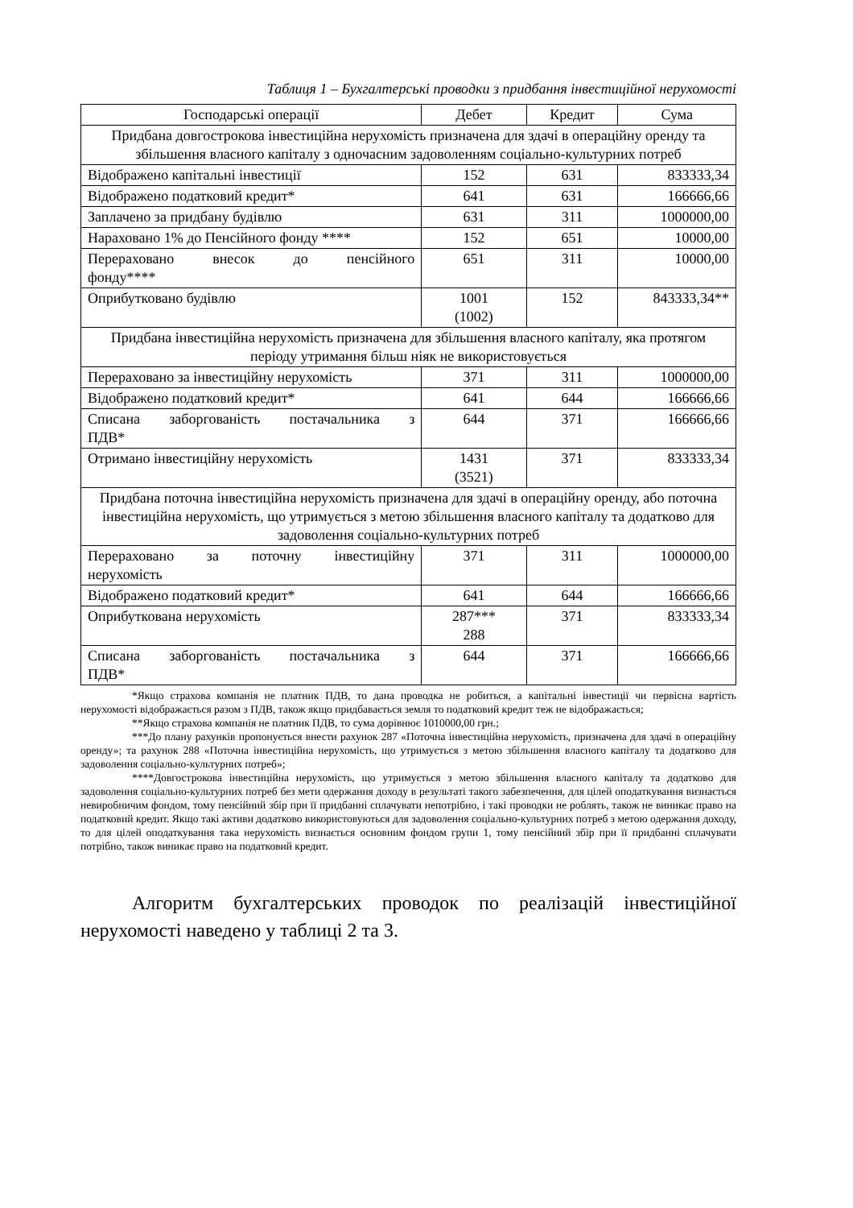Таблиця 1 – Бухгалтерські проводки з придбання інвестиційної нерухомості
| Господарські операції | Дебет | Кредит | Сума |
| --- | --- | --- | --- |
| Придбана довгострокова інвестиційна нерухомість призначена для здачі в операційну оренду та збільшення власного капіталу з одночасним задоволенням соціально-культурних потреб | | | |
| Відображено капітальні інвестиції | 152 | 631 | 833333,34 |
| Відображено податковий кредит* | 641 | 631 | 166666,66 |
| Заплачено за придбану будівлю | 631 | 311 | 1000000,00 |
| Нараховано 1% до Пенсійного фонду **** | 152 | 651 | 10000,00 |
| Перераховано внесок до пенсійного фонду**** | 651 | 311 | 10000,00 |
| Оприбутковано будівлю | 1001 (1002) | 152 | 843333,34** |
| Придбана інвестиційна нерухомість призначена для збільшення власного капіталу, яка протягом періоду утримання більш ніяк не використовується | | | |
| Перераховано за інвестиційну нерухомість | 371 | 311 | 1000000,00 |
| Відображено податковий кредит* | 641 | 644 | 166666,66 |
| Списана заборгованість постачальника з ПДВ* | 644 | 371 | 166666,66 |
| Отримано інвестиційну нерухомість | 1431 (3521) | 371 | 833333,34 |
| Придбана поточна інвестиційна нерухомість призначена для здачі в операційну оренду, або поточна інвестиційна нерухомість, що утримується з метою збільшення власного капіталу та додатково для задоволення соціально-культурних потреб | | | |
| Перераховано за поточну інвестиційну нерухомість | 371 | 311 | 1000000,00 |
| Відображено податковий кредит* | 641 | 644 | 166666,66 |
| Оприбуткована нерухомість | 287*** 288 | 371 | 833333,34 |
| Списана заборгованість постачальника з ПДВ* | 644 | 371 | 166666,66 |
*Якщо страхова компанія не платник ПДВ, то дана проводка не робиться, а капітальні інвестиції чи первісна вартість нерухомості відображається разом з ПДВ, також якщо придбавається земля то податковий кредит теж не відображається;
**Якщо страхова компанія не платник ПДВ, то сума дорівнює 1010000,00 грн.;
***До плану рахунків пропонується внести рахунок 287 «Поточна інвестиційна нерухомість, призначена для здачі в операційну оренду»; та рахунок 288 «Поточна інвестиційна нерухомість, що утримується з метою збільшення власного капіталу та додатково для задоволення соціально-культурних потреб»;
****Довгострокова інвестиційна нерухомість, що утримується з метою збільшення власного капіталу та додатково для задоволення соціально-культурних потреб без мети одержання доходу в результаті такого забезпечення, для цілей оподаткування визнається невиробничим фондом, тому пенсійний збір при її придбанні сплачувати непотрібно, і такі проводки не роблять, також не виникає право на податковий кредит. Якщо такі активи додатково використовуються для задоволення соціально-культурних потреб з метою одержання доходу, то для цілей оподаткування така нерухомість визнається основним фондом групи 1, тому пенсійний збір при її придбанні сплачувати потрібно, також виникає право на податковий кредит.
Алгоритм бухгалтерських проводок по реалізацій інвестиційної нерухомості наведено у таблиці 2 та 3.